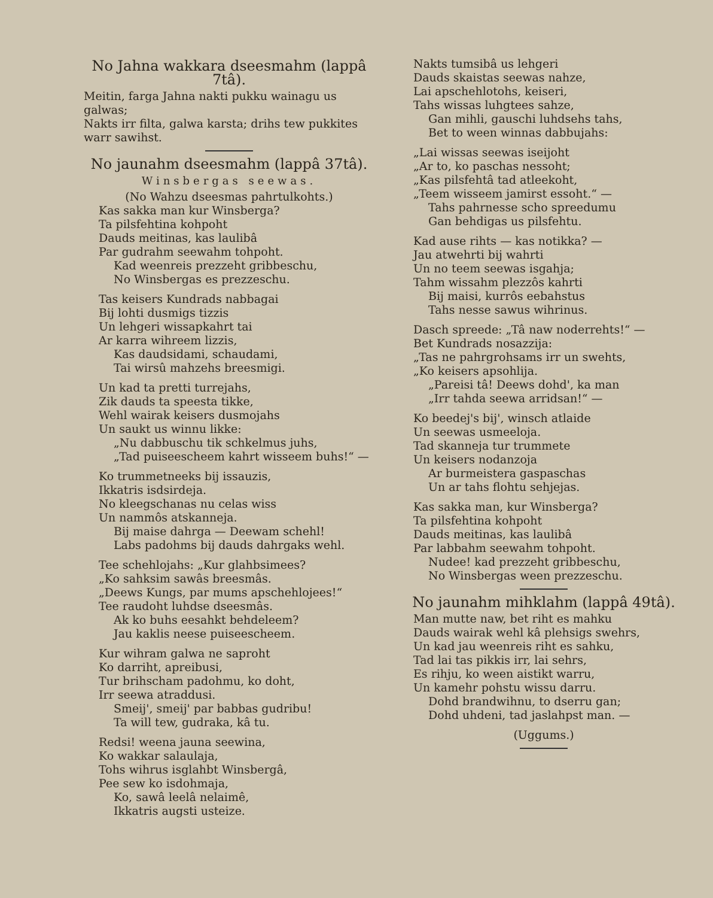No Jahna wakkara dseesmahm (lappâ 7tâ).
Meitin, farga Jahna nakti pukku wainagu us galwas;
Nakts irr filta, galwa karsta; drihs tew pukkites warr sawihst.
No jaunahm dseesmahm (lappâ 37tâ).
Winsbergas seewas.
(No Wahzu dseesmas pahrtulkohts.)
Kas sakka man kur Winsberga?
Ta pilsfehtina kohpoht
Dauds meitinas, kas laulibâ
Par gudrahm seewahm tohpoht.
Kad weenreis prezzeht gribbeschu,
No Winsbergas es prezzeschu.
Tas keisers Kundrads nabbagai
Bij lohti dusmigs tizzis
Un lehgeri wissapkahrt tai
Ar karra wihreem lizzis,
Kas daudsidami, schaudami,
Tai wirsû mahzehs breesmigi.
Un kad ta pretti turrejahs,
Zik dauds ta speesta tikke,
Wehl wairak keisers dusmojahs
Un saukt us winnu likke:
„Nu dabbuschu tik schkelmus juhs,
„Tad puiseescheem kahrt wisseem buhs!“ —
Ko trummetneeks bij issauzis,
Ikkatris isdsirdeja.
No kleegschanas nu celas wiss
Un nammôs atskanneja.
Bij maise dahrga — Deewam schehl!
Labs padohms bij dauds dahrgaks wehl.
Tee schehlojahs: „Kur glahbsimees?
„Ko sahksim sawâs breesmâs.
„Deews Kungs, par mums apschehlojees!“
Tee raudoht luhdse dseesmâs.
Ak ko buhs eesahkt behdeleem?
Jau kaklis neese puiseescheem.
Kur wihram galwa ne saproht
Ko darriht, apreibusi,
Tur brihscham padohmu, ko doht,
Irr seewa atraddusi.
Smeij', smeij' par babbas gudribu!
Ta will tew, gudraka, kâ tu.
Redsi! weena jauna seewina,
Ko wakkar salaulaja,
Tohs wihrus isglahbt Winsbergâ,
Pee sew ko isdohmaja,
Ko, sawâ leelâ nelaimê,
Ikkatris augsti usteize.
Nakts tumsibâ us lehgeri
Dauds skaistas seewas nahze,
Lai apschehlotohs, keiseri,
Tahs wissas luhgtees sahze,
Gan mihli, gauschi luhdsehs tahs,
Bet to ween winnas dabbujahs:
„Lai wissas seewas iseijoht
„Ar to, ko paschas nessoht;
„Kas pilsfehtâ tad atleekoht,
„Teem wisseem jamirst essoht.“ —
Tahs pahrnesse scho spreedumu
Gan behdigas us pilsfehtu.
Kad ause rihts — kas notikka? —
Jau atwehrti bij wahrti
Un no teem seewas isgahja;
Tahm wissahm plezzôs kahrti
Bij maisi, kurrôs eebahstus
Tahs nesse sawus wihrinus.
Dasch spreede: „Tâ naw noderrehts!“ —
Bet Kundrads nosazzija:
„Tas ne pahrgrohsams irr un swehts,
„Ko keisers apsohlija.
„Pareisi tâ! Deews dohd', ka man
„Irr tahda seewa arridsan!“ —
Ko beedej's bij', winsch atlaide
Un seewas usmeeloja.
Tad skanneja tur trummete
Un keisers nodanzoja
Ar burmeistera gaspaschas
Un ar tahs flohtu sehjejas.
Kas sakka man, kur Winsberga?
Ta pilsfehtina kohpoht
Dauds meitinas, kas laulibâ
Par labbahm seewahm tohpoht.
Nudee! kad prezzeht gribbeschu,
No Winsbergas ween prezzeschu.
No jaunahm mihklahm (lappâ 49tâ).
Man mutte naw, bet riht es mahku
Dauds wairak wehl kâ plehsigs swehrs,
Un kad jau weenreis riht es sahku,
Tad lai tas pikkis irr, lai sehrs,
Es rihju, ko ween aistikt warru,
Un kamehr pohstu wissu darru.
Dohd brandwihnu, to dserru gan;
Dohd uhdeni, tad jaslahpst man. —
(Uggums.)